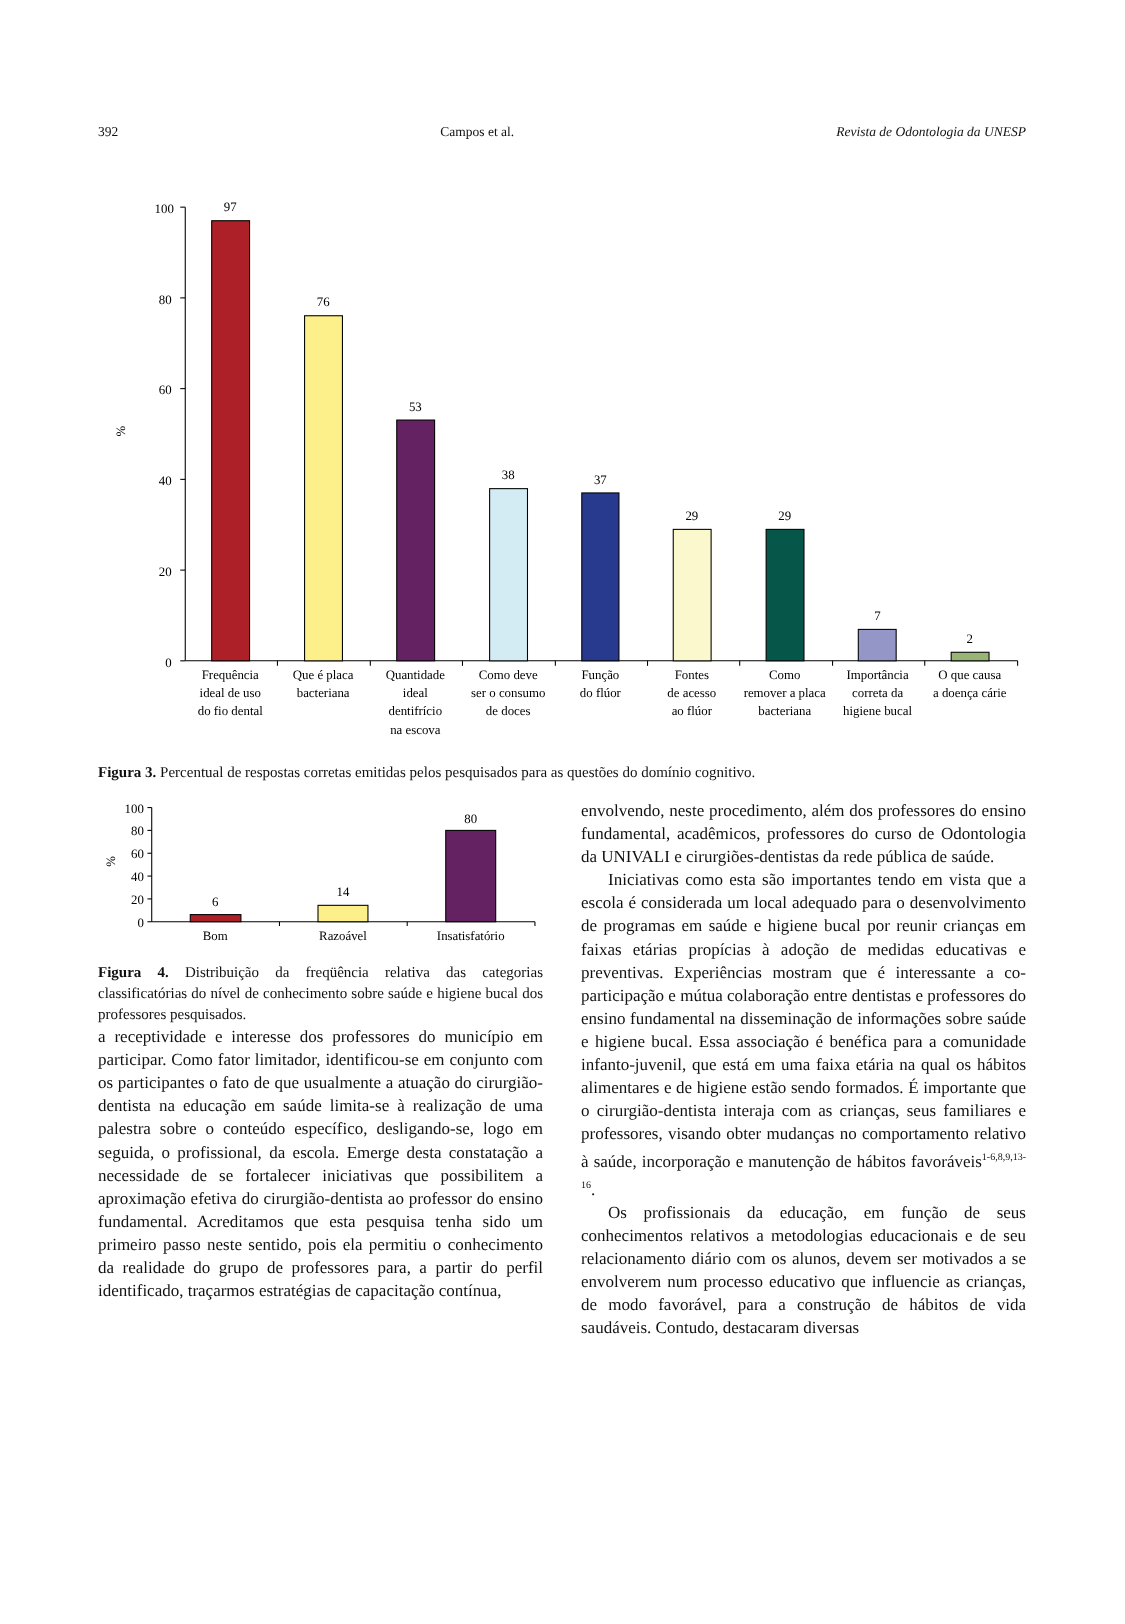392 Campos et al. Revista de Odontologia da UNESP
100
80
60
40
20
0
%
97
76
53
38
37
29
29
7
2
Frequência
ideal de uso
do fio dental
Que é placa
bacteriana
Quantidade
ideal
dentifrício
na escova
Como deve
ser o consumo
de doces
Função
do flúor
Fontes
de acesso
ao flúor
Como
remover a placa
bacteriana
Importância
correta da
higiene bucal
O que causa
a doença cárie
Figura 3. Percentual de respostas corretas emitidas pelos pesquisados para as questões do domínio cognitivo.
100
80
60
40
20
0
%
6
14
80
Bom
Razoável
Insatisfatório
Figura 4. Distribuição da freqüência relativa das categorias classificatórias do nível de conhecimento sobre saúde e higiene bucal dos professores pesquisados.
a receptividade e interesse dos professores do município em participar. Como fator limitador, identificou-se em conjunto com os participantes o fato de que usualmente a atuação do cirurgião-dentista na educação em saúde limita-se à realização de uma palestra sobre o conteúdo específico, desligando-se, logo em seguida, o profissional, da escola. Emerge desta constatação a necessidade de se fortalecer iniciativas que possibilitem a aproximação efetiva do cirurgião-dentista ao professor do ensino fundamental. Acreditamos que esta pesquisa tenha sido um primeiro passo neste sentido, pois ela permitiu o conhecimento da realidade do grupo de professores para, a partir do perfil identificado, traçarmos estratégias de capacitação contínua,
envolvendo, neste procedimento, além dos professores do ensino fundamental, acadêmicos, professores do curso de Odontologia da UNIVALI e cirurgiões-dentistas da rede pública de saúde.
Iniciativas como esta são importantes tendo em vista que a escola é considerada um local adequado para o desenvolvimento de programas em saúde e higiene bucal por reunir crianças em faixas etárias propícias à adoção de medidas educativas e preventivas. Experiências mostram que é interessante a co-participação e mútua colaboração entre dentistas e professores do ensino fundamental na disseminação de informações sobre saúde e higiene bucal. Essa associação é benéfica para a comunidade infanto-juvenil, que está em uma faixa etária na qual os hábitos alimentares e de higiene estão sendo formados. É importante que o cirurgião-dentista interaja com as crianças, seus familiares e professores, visando obter mudanças no comportamento relativo à saúde, incorporação e manutenção de hábitos favoráveis<sup>1-6,8,9,13-16</sup>.
Os profissionais da educação, em função de seus conhecimentos relativos a metodologias educacionais e de seu relacionamento diário com os alunos, devem ser motivados a se envolverem num processo educativo que influencie as crianças, de modo favorável, para a construção de hábitos de vida saudáveis. Contudo, destacaram diversas